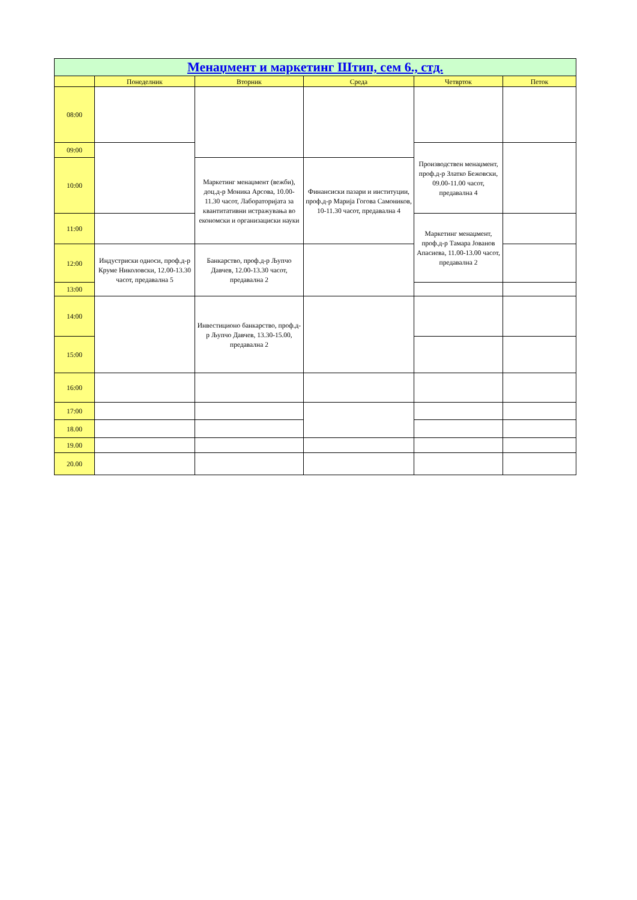| Менаџмент и маркетинг Штип, сем 6., стд. | | | | | |
| --- | --- | --- | --- | --- | --- |
| | Понеделник | Вторник | Среда | Четврток | Петок |
| 08:00 | | | | | |
| 09:00 | | | | Производствен менаџмент, проф.д-р Златко Бежовски, 09.00-11.00 часот, предавална 4 | |
| 10:00 | | Маркетинг менаџмент (вежби), доц.д-р Моника Арсова, 10.00-11.30 часот, Лабораторијата за квантитативни истражувања во економски и организациски науки | Финансиски пазари и институции, проф.д-р Марија Гогова Самоников, 10-11.30 часот, предавална 4 | | |
| 11:00 | | | | Маркетинг менаџмент, проф.д-р Тамара Јованов Апасиева, 11.00-13.00 часот, предавална 2 | |
| 12:00 | Индустриски односи, проф.д-р Круме Николовски, 12.00-13.30 часот, предавална 5 | Банкарство, проф.д-р Љупчо Давчев, 12.00-13.30 часот, предавална 2 | | | |
| 13:00 | | | | | |
| 14:00 | | Инвестиционо банкарство, проф.д-р Љупчо Давчев, 13.30-15.00, предавална 2 | | | |
| 15:00 | | | | | |
| 16:00 | | | | | |
| 17:00 | | | | | |
| 18.00 | | | | | |
| 19.00 | | | | | |
| 20.00 | | | | | |